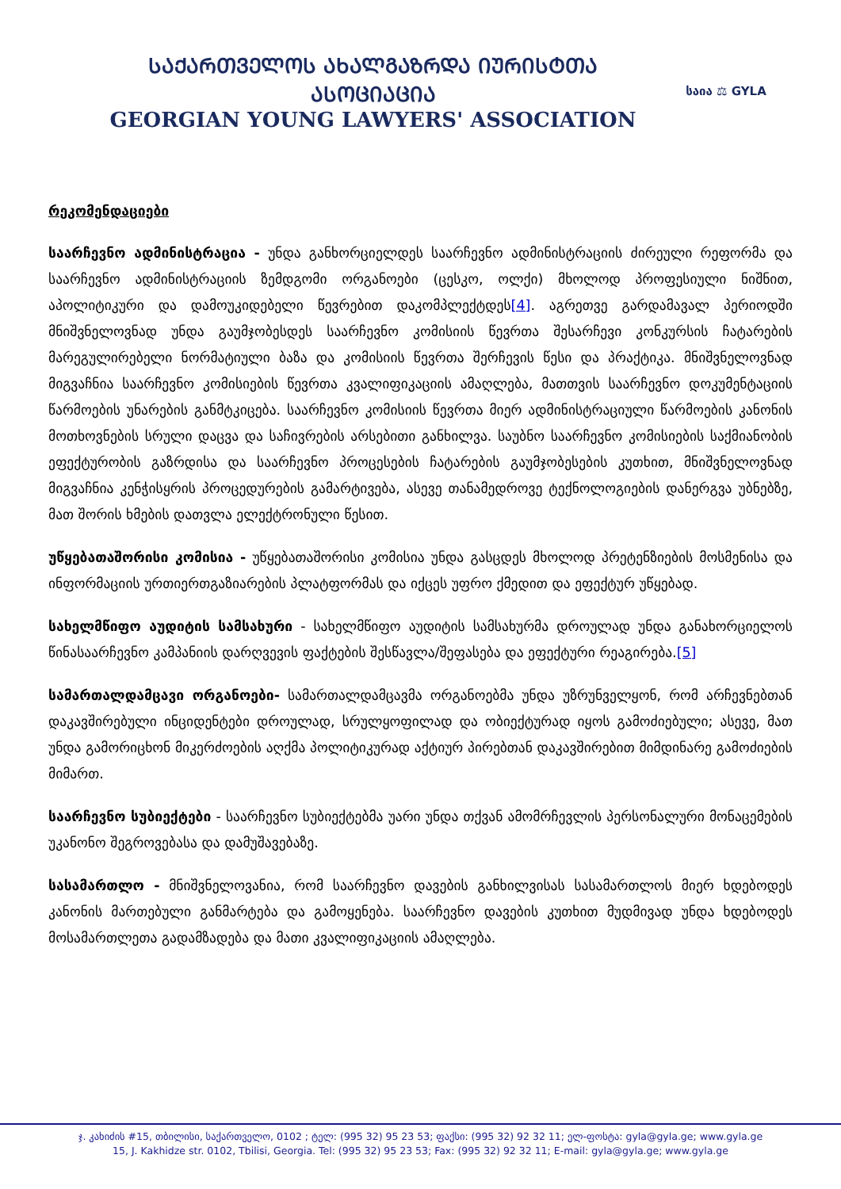ᲡᲐᲥᲐᲠᲗᲕᲔᲚᲝᲡ ᲐᲮᲐᲚᲒᲐᲖᲠᲓᲐ ᲘᲣᲠᲘᲡᲢᲗᲐ ᲐᲡᲝᲪᲘᲐᲪᲘᲐ
GEORGIAN YOUNG LAWYERS' ASSOCIATION
საია ⚖ GYLA
რეკომენდაციები
საარჩევნო ადმინისტრაცია - უნდა განხორციელდეს საარჩევნო ადმინისტრაციის ძირეული რეფორმა და საარჩევნო ადმინისტრაციის ზემდგომი ორგანოები (ცესკო, ოლქი) მხოლოდ პროფესიული ნიშნით, აპოლიტიკური და დამოუკიდებელი წევრებით დაკომპლექტდეს[4]. აგრეთვე გარდამავალ პერიოდში მნიშვნელოვნად უნდა გაუმჯობესდეს საარჩევნო კომისიის წევრთა შესარჩევი კონკურსის ჩატარების მარეგულირებელი ნორმატიული ბაზა და კომისიის წევრთა შერჩევის წესი და პრაქტიკა. მნიშვნელოვნად მიგვაჩნია საარჩევნო კომისიების წევრთა კვალიფიკაციის ამაღლება, მათთვის საარჩევნო დოკუმენტაციის წარმოების უნარების განმტკიცება. საარჩევნო კომისიის წევრთა მიერ ადმინისტრაციული წარმოების კანონის მოთხოვნების სრული დაცვა და საჩივრების არსებითი განხილვა. საუბნო საარჩევნო კომისიების საქმიანობის ეფექტურობის გაზრდისა და საარჩევნო პროცესების ჩატარების გაუმჯობესების კუთხით, მნიშვნელოვნად მიგვაჩნია კენჭისყრის პროცედურების გამარტივება, ასევე თანამედროვე ტექნოლოგიების დანერგვა უბნებზე, მათ შორის ხმების დათვლა ელექტრონული წესით.
უწყებათაშორისი კომისია - უწყებათაშორისი კომისია უნდა გასცდეს მხოლოდ პრეტენზიების მოსმენისა და ინფორმაციის ურთიერთგაზიარების პლატფორმას და იქცეს უფრო ქმედით და ეფექტურ უწყებად.
სახელმწიფო აუდიტის სამსახური - სახელმწიფო აუდიტის სამსახურმა დროულად უნდა განახორციელოს წინასაარჩევნო კამპანიის დარღვევის ფაქტების შესწავლა/შეფასება და ეფექტური რეაგირება.[5]
სამართალდამცავი ორგანოები- სამართალდამცავმა ორგანოებმა უნდა უზრუნველყონ, რომ არჩევნებთან დაკავშირებული ინციდენტები დროულად, სრულყოფილად და ობიექტურად იყოს გამოძიებული; ასევე, მათ უნდა გამორიცხონ მიკერძოების აღქმა პოლიტიკურად აქტიურ პირებთან დაკავშირებით მიმდინარე გამოძიების მიმართ.
საარჩევნო სუბიექტები - საარჩევნო სუბიექტებმა უარი უნდა თქვან ამომრჩევლის პერსონალური მონაცემების უკანონო შეგროვებასა და დამუშავებაზე.
სასამართლო - მნიშვნელოვანია, რომ საარჩევნო დავების განხილვისას სასამართლოს მიერ ხდებოდეს კანონის მართებული განმარტება და გამოყენება. საარჩევნო დავების კუთხით მუდმივად უნდა ხდებოდეს მოსამართლეთა გადამზადება და მათი კვალიფიკაციის ამაღლება.
ჯ. კახიძის #15, თბილისი, საქართველო, 0102 ; ტელ: (995 32) 95 23 53; ფაქსი: (995 32) 92 32 11; ელ-ფოსტა: gyla@gyla.ge; www.gyla.ge
15, J. Kakhidze str. 0102, Tbilisi, Georgia. Tel: (995 32) 95 23 53; Fax: (995 32) 92 32 11; E-mail: gyla@gyla.ge; www.gyla.ge